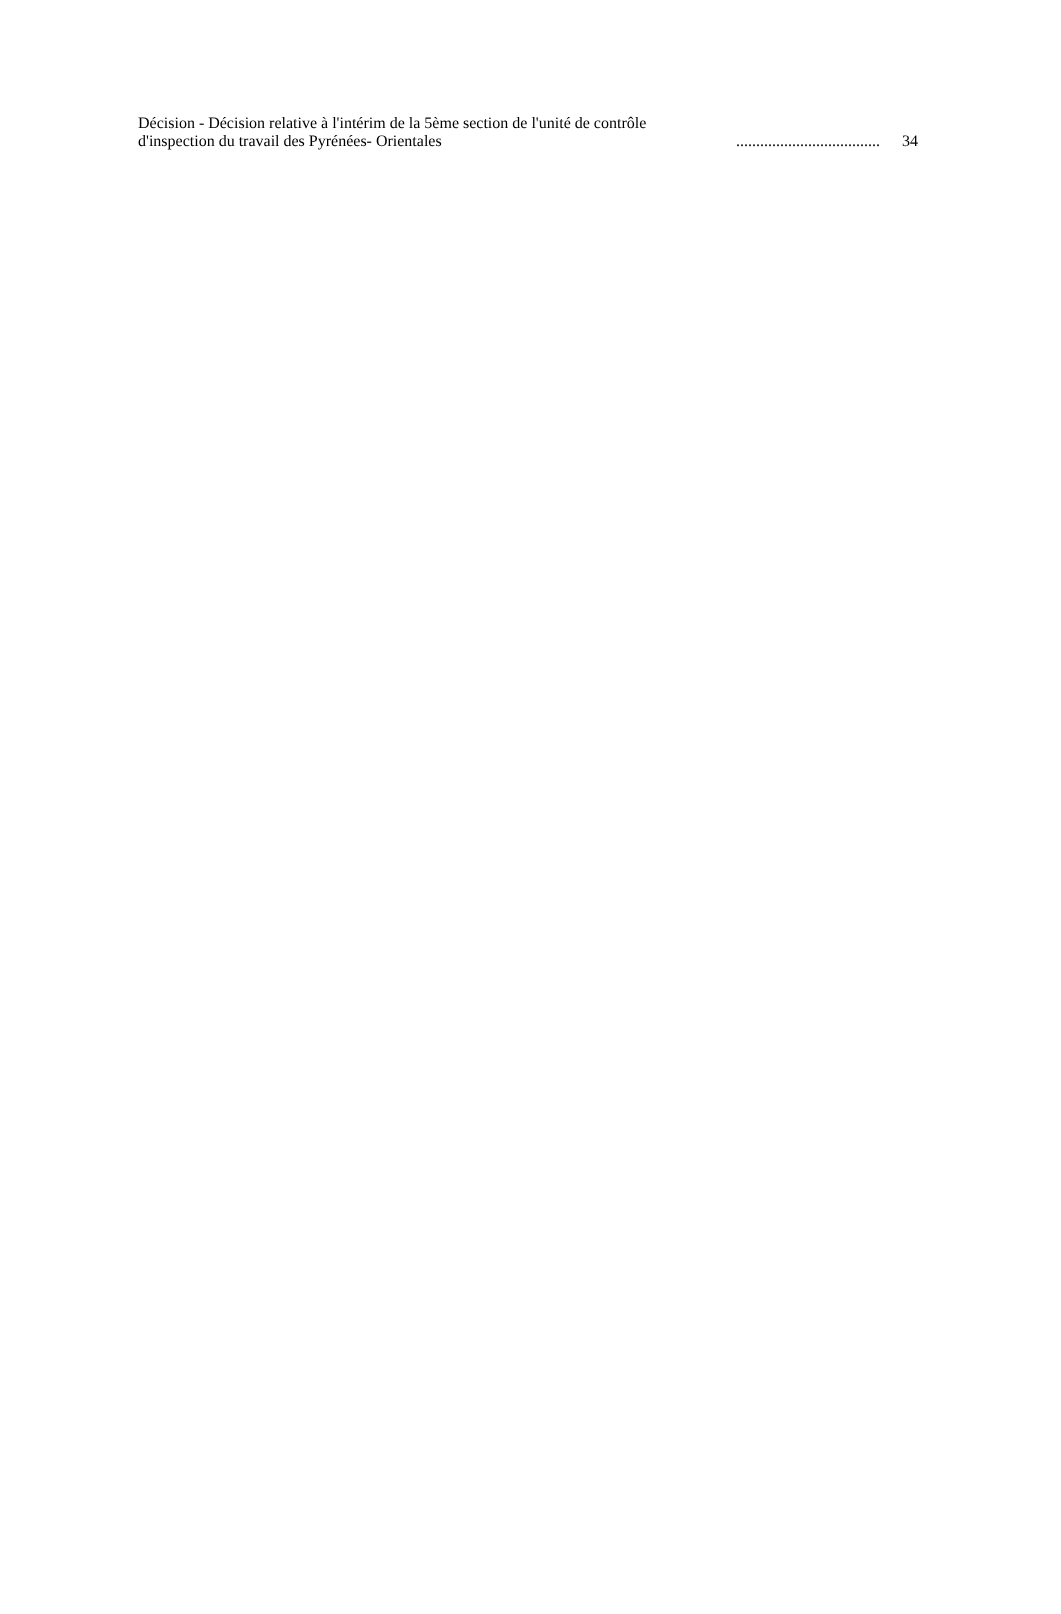Décision - Décision relative à l'intérim de la 5ème section de l'unité de contrôle d'inspection du travail des Pyrénées- Orientales
....................................
34